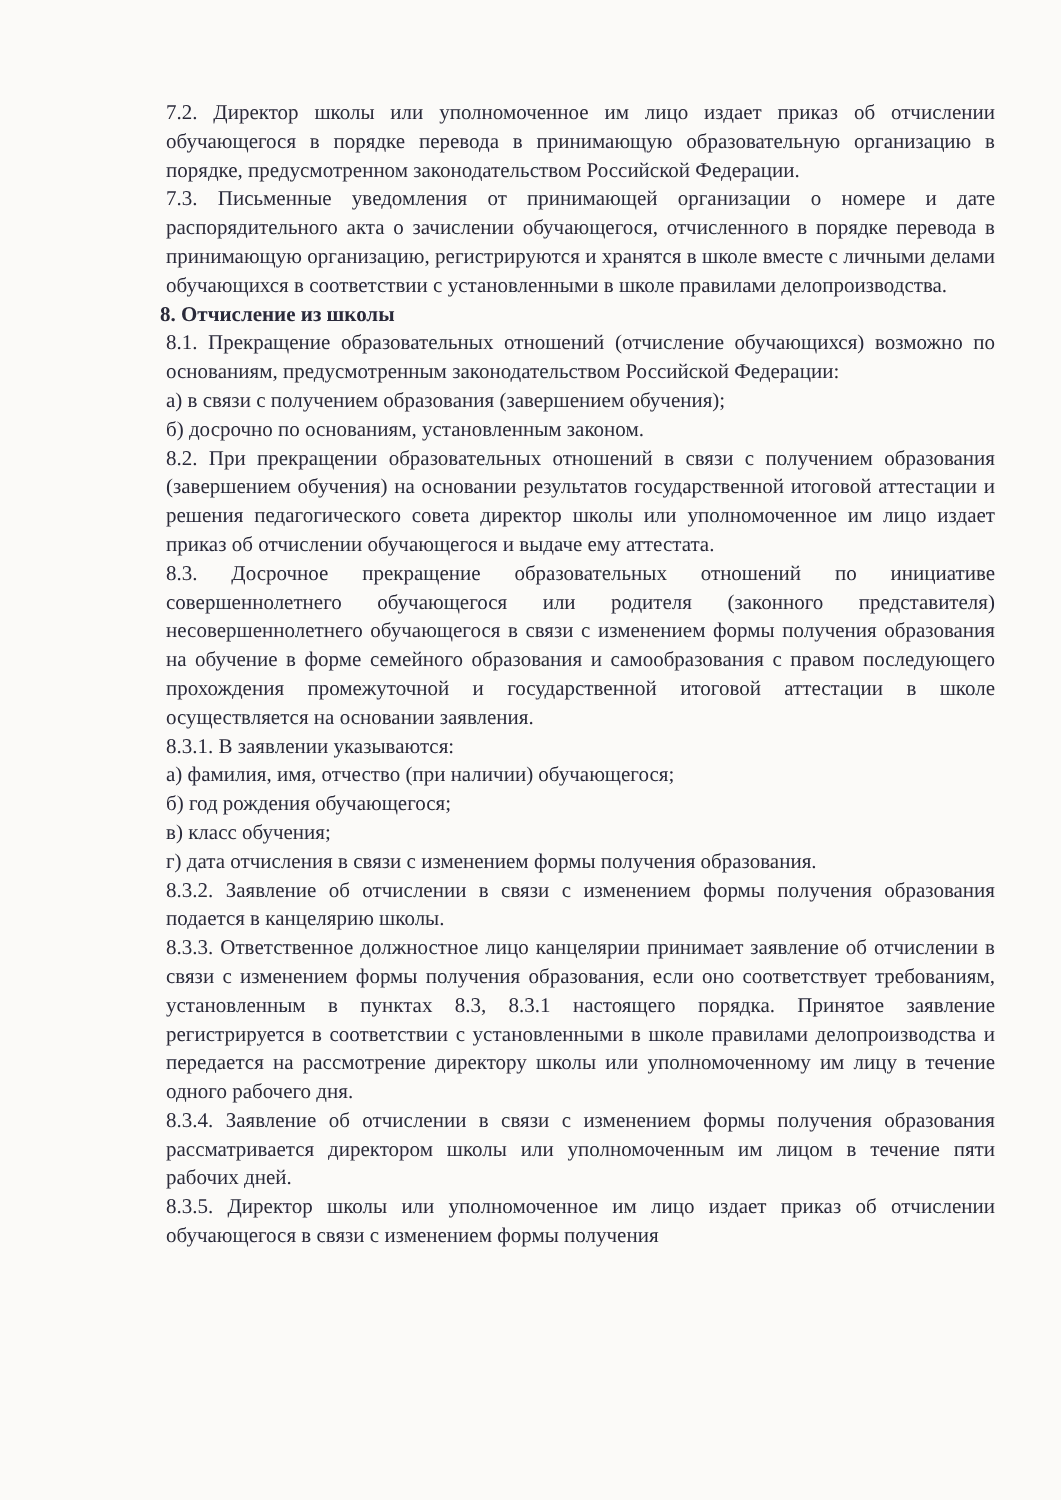7.2. Директор школы или уполномоченное им лицо издает приказ об отчислении обучающегося в порядке перевода в принимающую образовательную организацию в порядке, предусмотренном законодательством Российской Федерации.
7.3. Письменные уведомления от принимающей организации о номере и дате распорядительного акта о зачислении обучающегося, отчисленного в порядке перевода в принимающую организацию, регистрируются и хранятся в школе вместе с личными делами обучающихся в соответствии с установленными в школе правилами делопроизводства.
8. Отчисление из школы
8.1. Прекращение образовательных отношений (отчисление обучающихся) возможно по основаниям, предусмотренным законодательством Российской Федерации:
а) в связи с получением образования (завершением обучения);
б) досрочно по основаниям, установленным законом.
8.2. При прекращении образовательных отношений в связи с получением образования (завершением обучения) на основании результатов государственной итоговой аттестации и решения педагогического совета директор школы или уполномоченное им лицо издает приказ об отчислении обучающегося и выдаче ему аттестата.
8.3. Досрочное прекращение образовательных отношений по инициативе совершеннолетнего обучающегося или родителя (законного представителя) несовершеннолетнего обучающегося в связи с изменением формы получения образования на обучение в форме семейного образования и самообразования с правом последующего прохождения промежуточной и государственной итоговой аттестации в школе осуществляется на основании заявления.
8.3.1. В заявлении указываются:
а) фамилия, имя, отчество (при наличии) обучающегося;
б) год рождения обучающегося;
в) класс обучения;
г) дата отчисления в связи с изменением формы получения образования.
8.3.2. Заявление об отчислении в связи с изменением формы получения образования подается в канцелярию школы.
8.3.3. Ответственное должностное лицо канцелярии принимает заявление об отчислении в связи с изменением формы получения образования, если оно соответствует требованиям, установленным в пунктах 8.3, 8.3.1 настоящего порядка. Принятое заявление регистрируется в соответствии с установленными в школе правилами делопроизводства и передается на рассмотрение директору школы или уполномоченному им лицу в течение одного рабочего дня.
8.3.4. Заявление об отчислении в связи с изменением формы получения образования рассматривается директором школы или уполномоченным им лицом в течение пяти рабочих дней.
8.3.5. Директор школы или уполномоченное им лицо издает приказ об отчислении обучающегося в связи с изменением формы получения